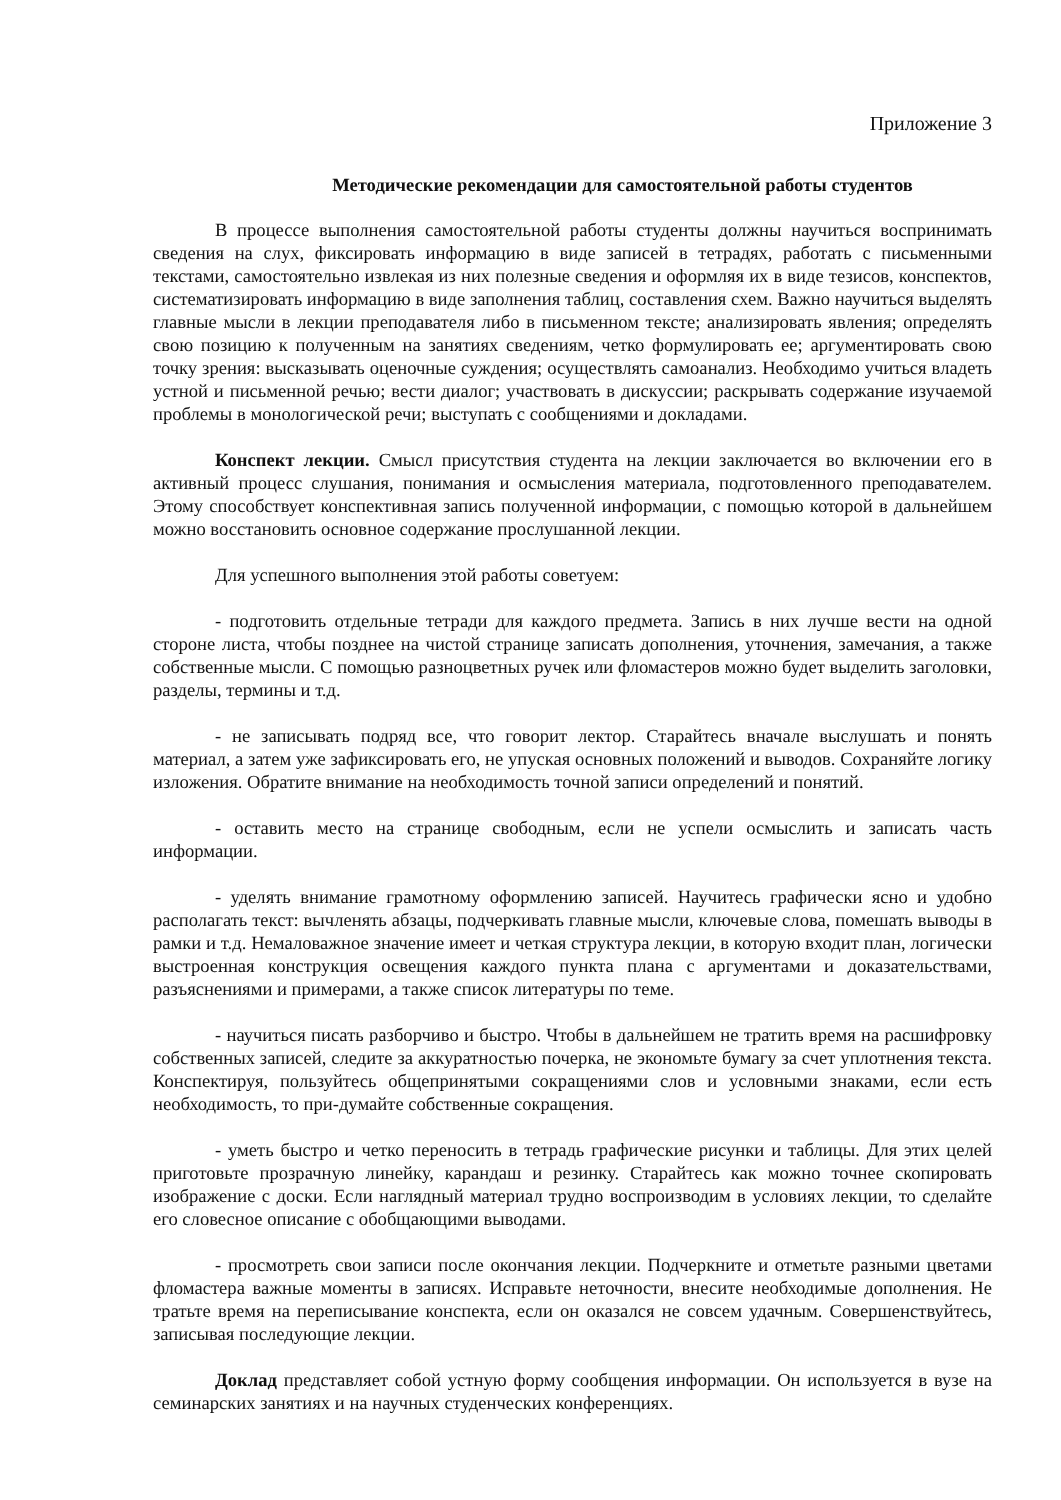Приложение 3
Методические рекомендации для самостоятельной работы студентов
В процессе выполнения самостоятельной работы студенты должны научиться воспринимать сведения на слух, фиксировать информацию в виде записей в тетрадях, работать с письменными текстами, самостоятельно извлекая из них полезные сведения и оформляя их в виде тезисов, конспектов, систематизировать информацию в виде заполнения таблиц, составления схем. Важно научиться выделять главные мысли в лекции преподавателя либо в письменном тексте; анализировать явления; определять свою позицию к полученным на занятиях сведениям, четко формулировать ее; аргументировать свою точку зрения: высказывать оценочные суждения; осуществлять самоанализ. Необходимо учиться владеть устной и письменной речью; вести диалог; участвовать в дискуссии; раскрывать содержание изучаемой проблемы в монологической речи; выступать с сообщениями и докладами.
Конспект лекции. Смысл присутствия студента на лекции заключается во включении его в активный процесс слушания, понимания и осмысления материала, подготовленного преподавателем. Этому способствует конспективная запись полученной информации, с помощью которой в дальнейшем можно восстановить основное содержание прослушанной лекции.
Для успешного выполнения этой работы советуем:
- подготовить отдельные тетради для каждого предмета. Запись в них лучше вести на одной стороне листа, чтобы позднее на чистой странице записать дополнения, уточнения, замечания, а также собственные мысли. С помощью разноцветных ручек или фломастеров можно будет выделить заголовки, разделы, термины и т.д.
- не записывать подряд все, что говорит лектор. Старайтесь вначале выслушать и понять материал, а затем уже зафиксировать его, не упуская основных положений и выводов. Сохраняйте логику изложения. Обратите внимание на необходимость точной записи определений и понятий.
- оставить место на странице свободным, если не успели осмыслить и записать часть информации.
- уделять внимание грамотному оформлению записей. Научитесь графически ясно и удобно располагать текст: вычленять абзацы, подчеркивать главные мысли, ключевые слова, помешать выводы в рамки и т.д. Немаловажное значение имеет и четкая структура лекции, в которую входит план, логически выстроенная конструкция освещения каждого пункта плана с аргументами и доказательствами, разъяснениями и примерами, а также список литературы по теме.
- научиться писать разборчиво и быстро. Чтобы в дальнейшем не тратить время на расшифровку собственных записей, следите за аккуратностью почерка, не экономьте бумагу за счет уплотнения текста. Конспектируя, пользуйтесь общепринятыми сокращениями слов и условными знаками, если есть необходимость, то при-думайте собственные сокращения.
- уметь быстро и четко переносить в тетрадь графические рисунки и таблицы. Для этих целей приготовьте прозрачную линейку, карандаш и резинку. Старайтесь как можно точнее скопировать изображение с доски. Если наглядный материал трудно воспроизводим в условиях лекции, то сделайте его словесное описание с обобщающими выводами.
- просмотреть свои записи после окончания лекции. Подчеркните и отметьте разными цветами фломастера важные моменты в записях. Исправьте неточности, внесите необходимые дополнения. Не тратьте время на переписывание конспекта, если он оказался не совсем удачным. Совершенствуйтесь, записывая последующие лекции.
Доклад представляет собой устную форму сообщения информации. Он используется в вузе на семинарских занятиях и на научных студенческих конференциях.